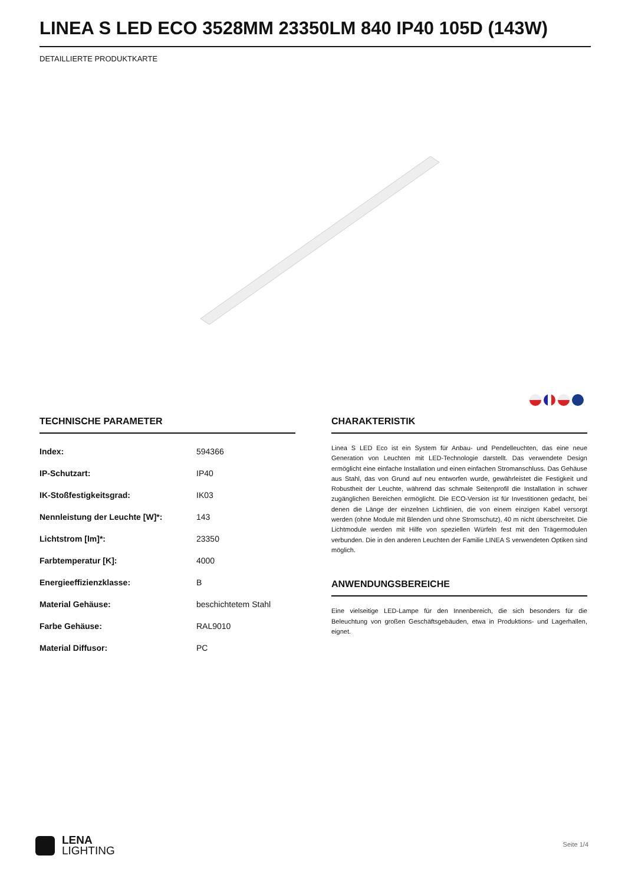LINEA S LED ECO 3528MM 23350LM 840 IP40 105D (143W)
DETAILLIERTE PRODUKTKARTE
TECHNISCHE PARAMETER
| Index: | 594366 |
| IP-Schutzart: | IP40 |
| IK-Stoßfestigkeitsgrad: | IK03 |
| Nennleistung der Leuchte [W]*: | 143 |
| Lichtstrom [lm]*: | 23350 |
| Farbtemperatur [K]: | 4000 |
| Energieeffizienzklasse: | B |
| Material Gehäuse: | beschichtetem Stahl |
| Farbe Gehäuse: | RAL9010 |
| Material Diffusor: | PC |
CHARAKTERISTIK
Linea S LED Eco ist ein System für Anbau- und Pendelleuchten, das eine neue Generation von Leuchten mit LED-Technologie darstellt. Das verwendete Design ermöglicht eine einfache Installation und einen einfachen Stromanschluss. Das Gehäuse aus Stahl, das von Grund auf neu entworfen wurde, gewährleistet die Festigkeit und Robustheit der Leuchte, während das schmale Seitenprofil die Installation in schwer zugänglichen Bereichen ermöglicht. Die ECO-Version ist für Investitionen gedacht, bei denen die Länge der einzelnen Lichtlinien, die von einem einzigen Kabel versorgt werden (ohne Module mit Blenden und ohne Stromschutz), 40 m nicht überschreitet. Die Lichtmodule werden mit Hilfe von speziellen Würfeln fest mit den Trägermodulen verbunden. Die in den anderen Leuchten der Familie LINEA S verwendeten Optiken sind möglich.
ANWENDUNGSBEREICHE
Eine vielseitige LED-Lampe für den Innenbereich, die sich besonders für die Beleuchtung von großen Geschäftsgebäuden, etwa in Produktions- und Lagerhallen, eignet.
LENA
LIGHTING
Seite 1/4